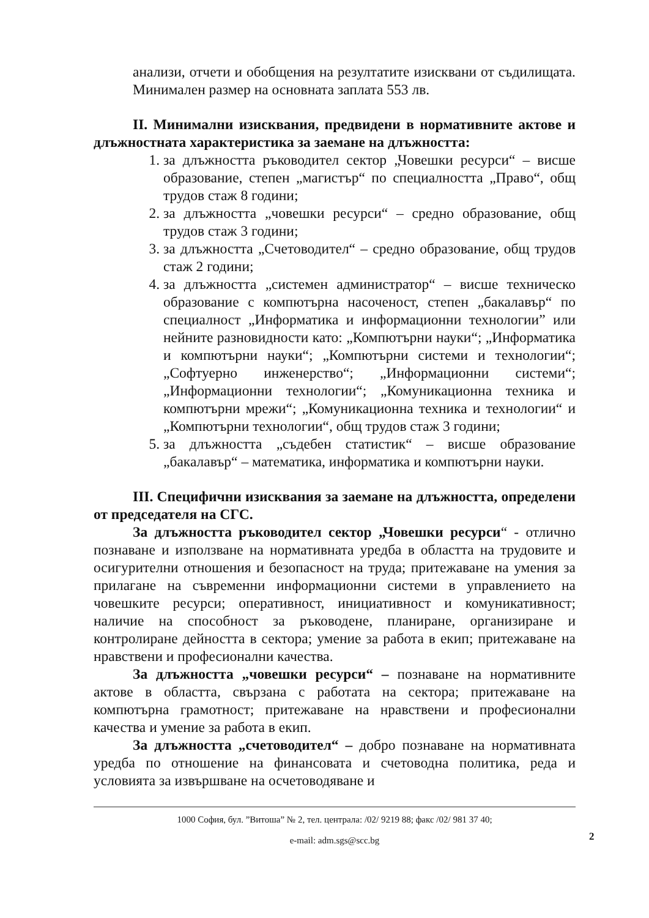анализи, отчети и обобщения на резултатите изисквани от съдилищата. Минимален размер на основната заплата 553 лв.
II. Минимални изисквания, предвидени в нормативните актове и длъжностната характеристика за заемане на длъжността:
1. за длъжността ръководител сектор „Човешки ресурси“ – висше образование, степен „магистър“ по специалността „Право“, общ трудов стаж 8 години;
2. за длъжността „човешки ресурси“ – средно образование, общ трудов стаж 3 години;
3. за длъжността „Счетоводител“ – средно образование, общ трудов стаж 2 години;
4. за длъжността „системен администратор“ – висше техническо образование с компютърна насоченост, степен „бакалавър“ по специалност „Информатика и информационни технологии” или нейните разновидности като: „Компютърни науки“; „Информатика и компютърни науки“; „Компютърни системи и технологии“; „Софтуерно инженерство“; „Информационни системи“; „Информационни технологии“; „Комуникационна техника и компютърни мрежи“; „Комуникационна техника и технологии“ и „Компютърни технологии“, общ трудов стаж 3 години;
5. за длъжността „съдебен статистик“ – висше образование „бакалавър“ – математика, информатика и компютърни науки.
III. Специфични изисквания за заемане на длъжността, определени от председателя на СГС.
За длъжността ръководител сектор „Човешки ресурси“ - отлично познаване и използване на нормативната уредба в областта на трудовите и осигурителни отношения и безопасност на труда; притежаване на умения за прилагане на съвременни информационни системи в управлението на човешките ресурси; оперативност, инициативност и комуникативност; наличие на способност за ръководене, планиране, организиране и контролиране дейността в сектора; умение за работа в екип; притежаване на нравствени и професионални качества.
За длъжността „човешки ресурси“ – познаване на нормативните актове в областта, свързана с работата на сектора; притежаване на компютърна грамотност; притежаване на нравствени и професионални качества и умение за работа в екип.
За длъжността „счетоводител“ – добро познаване на нормативната уредба по отношение на финансовата и счетоводна политика, реда и условията за извършване на осчетоводяване и
1000 София, бул. ”Витоша” № 2, тел. централа: /02/ 9219 88; факс /02/ 981 37 40;
e-mail: adm.sgs@scc.bg
2